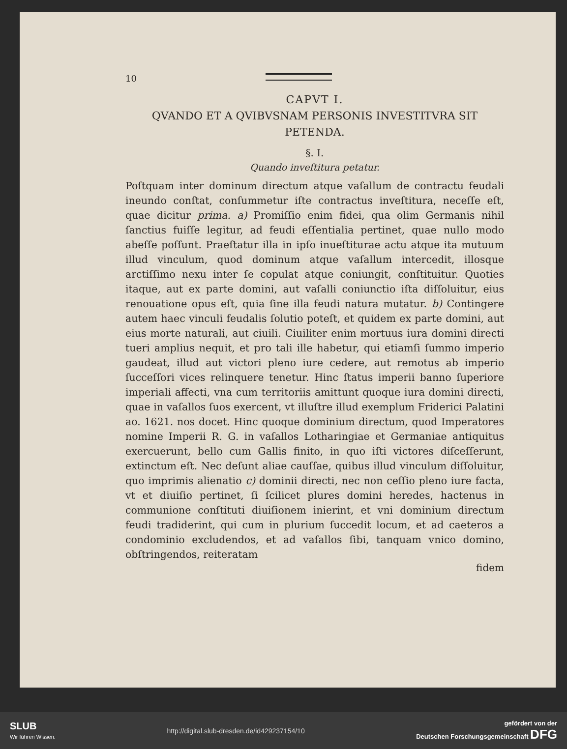10
CAPVT I.
QVANDO ET A QVIBVSNAM PERSONIS INVESTITVRA SIT PETENDA.
§. I.
Quando inveſtitura petatur.
Poſtquam inter dominum directum atque vaſallum de contractu feudali ineundo conſtat, conſummetur iſte contractus inveſtitura, neceſſe eſt, quae dicitur prima. a) Promiſſio enim fidei, qua olim Germanis nihil ſanctius fuiſſe legitur, ad feudi eſſentialia pertinet, quae nullo modo abeſſe poſſunt. Praeſtatur illa in ipſo inueſtiturae actu atque ita mutuum illud vinculum, quod dominum atque vaſallum intercedit, illosque arctiſſimo nexu inter ſe copulat atque coniungit, conſtituitur. Quoties itaque, aut ex parte domini, aut vaſalli coniunctio iſta diſſoluitur, eius renouatione opus eſt, quia ſine illa feudi natura mutatur. b) Contingere autem haec vinculi feudalis ſolutio poteſt, et quidem ex parte domini, aut eius morte naturali, aut ciuili. Ciuiliter enim mortuus iura domini directi tueri amplius nequit, et pro tali ille habetur, qui etiamſi ſummo imperio gaudeat, illud aut victori pleno iure cedere, aut remotus ab imperio ſucceſſori vices relinquere tenetur. Hinc ſtatus imperii banno ſuperiore imperiali affecti, vna cum territoriis amittunt quoque iura domini directi, quae in vaſallos ſuos exercent, vt illuſtre illud exemplum Friderici Palatini ao. 1621. nos docet. Hinc quoque dominium directum, quod Imperatores nomine Imperii R. G. in vaſallos Lotharingiae et Germaniae antiquitus exercuerunt, bello cum Gallis finito, in quo iſti victores diſceſſerunt, extinctum eſt. Nec deſunt aliae cauſſae, quibus illud vinculum diſſoluitur, quo imprimis alienatio c) dominii directi, nec non ceſſio pleno iure facta, vt et diuiſio pertinet, ſi ſcilicet plures domini heredes, hactenus in communione conſtituti diuiſionem inierint, et vni dominium directum feudi tradiderint, qui cum in plurium ſuccedit locum, et ad caeteros a condominio excludendos, et ad vaſallos ſibi, tanquam vnico domino, obſtringendos, reiteratam
fidem
SLUB
Wir führen Wissen.
http://digital.slub-dresden.de/id429237154/10
gefördert von der
Deutschen Forschungsgemeinschaft DFG